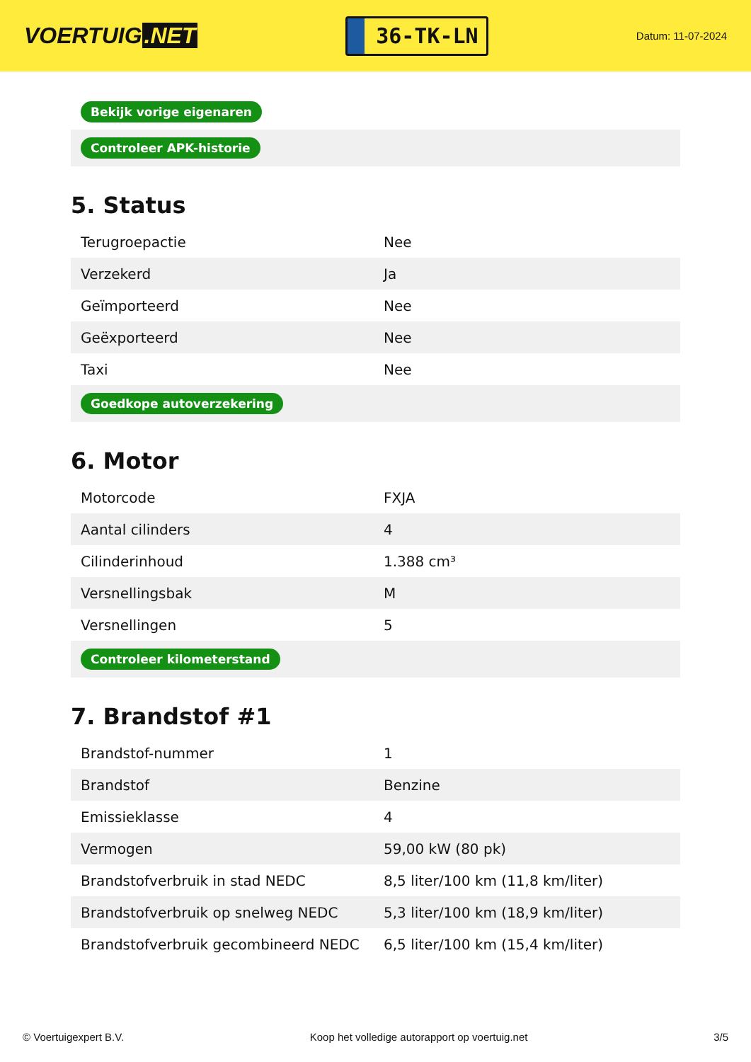VOERTUIG.NET
36-TK-LN
Datum: 11-07-2024
| Bekijk vorige eigenaren |
| Controleer APK-historie |
5. Status
| Terugroepactie | Nee |
| Verzekerd | Ja |
| Geïmporteerd | Nee |
| Geëxporteerd | Nee |
| Taxi | Nee |
| Goedkope autoverzekering | |
6. Motor
| Motorcode | FXJA |
| Aantal cilinders | 4 |
| Cilinderinhoud | 1.388 cm³ |
| Versnellingsbak | M |
| Versnellingen | 5 |
| Controleer kilometerstand | |
7. Brandstof #1
| Brandstof-nummer | 1 |
| Brandstof | Benzine |
| Emissieklasse | 4 |
| Vermogen | 59,00 kW (80 pk) |
| Brandstofverbruik in stad NEDC | 8,5 liter/100 km (11,8 km/liter) |
| Brandstofverbruik op snelweg NEDC | 5,3 liter/100 km (18,9 km/liter) |
| Brandstofverbruik gecombineerd NEDC | 6,5 liter/100 km (15,4 km/liter) |
© Voertuigexpert B.V. Koop het volledige autorapport op voertuig.net 3/5